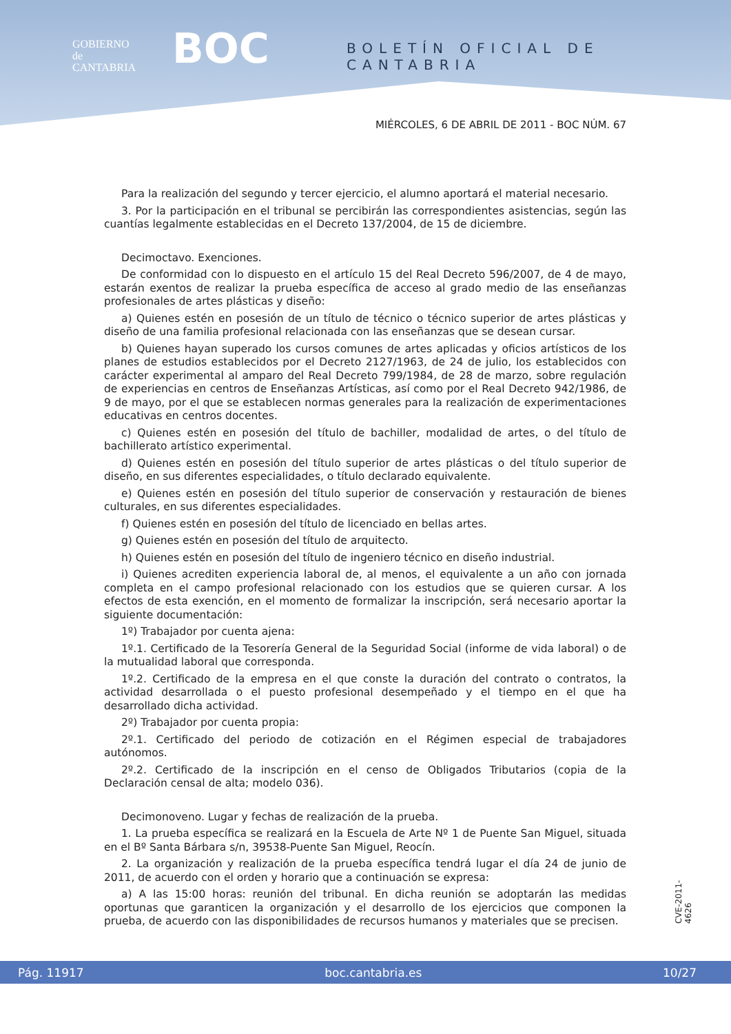GOBIERNO
de
CANTABRIA
BOC BOLETÍN OFICIAL DE CANTABRIA
MIÉRCOLES, 6 DE ABRIL DE 2011 - BOC NÚM. 67
Para la realización del segundo y tercer ejercicio, el alumno aportará el material necesario.
3. Por la participación en el tribunal se percibirán las correspondientes asistencias, según las cuantías legalmente establecidas en el Decreto 137/2004, de 15 de diciembre.
Decimoctavo. Exenciones.
De conformidad con lo dispuesto en el artículo 15 del Real Decreto 596/2007, de 4 de mayo, estarán exentos de realizar la prueba específica de acceso al grado medio de las enseñanzas profesionales de artes plásticas y diseño:
a) Quienes estén en posesión de un título de técnico o técnico superior de artes plásticas y diseño de una familia profesional relacionada con las enseñanzas que se desean cursar.
b) Quienes hayan superado los cursos comunes de artes aplicadas y oficios artísticos de los planes de estudios establecidos por el Decreto 2127/1963, de 24 de julio, los establecidos con carácter experimental al amparo del Real Decreto 799/1984, de 28 de marzo, sobre regulación de experiencias en centros de Enseñanzas Artísticas, así como por el Real Decreto 942/1986, de 9 de mayo, por el que se establecen normas generales para la realización de experimentaciones educativas en centros docentes.
c) Quienes estén en posesión del título de bachiller, modalidad de artes, o del título de bachillerato artístico experimental.
d) Quienes estén en posesión del título superior de artes plásticas o del título superior de diseño, en sus diferentes especialidades, o título declarado equivalente.
e) Quienes estén en posesión del título superior de conservación y restauración de bienes culturales, en sus diferentes especialidades.
f) Quienes estén en posesión del título de licenciado en bellas artes.
g) Quienes estén en posesión del título de arquitecto.
h) Quienes estén en posesión del título de ingeniero técnico en diseño industrial.
i) Quienes acrediten experiencia laboral de, al menos, el equivalente a un año con jornada completa en el campo profesional relacionado con los estudios que se quieren cursar. A los efectos de esta exención, en el momento de formalizar la inscripción, será necesario aportar la siguiente documentación:
1º) Trabajador por cuenta ajena:
1º.1. Certificado de la Tesorería General de la Seguridad Social (informe de vida laboral) o de la mutualidad laboral que corresponda.
1º.2. Certificado de la empresa en el que conste la duración del contrato o contratos, la actividad desarrollada o el puesto profesional desempeñado y el tiempo en el que ha desarrollado dicha actividad.
2º) Trabajador por cuenta propia:
2º.1. Certificado del periodo de cotización en el Régimen especial de trabajadores autónomos.
2º.2. Certificado de la inscripción en el censo de Obligados Tributarios (copia de la Declaración censal de alta; modelo 036).
Decimonoveno. Lugar y fechas de realización de la prueba.
1. La prueba específica se realizará en la Escuela de Arte Nº 1 de Puente San Miguel, situada en el Bº Santa Bárbara s/n, 39538-Puente San Miguel, Reocín.
2. La organización y realización de la prueba específica tendrá lugar el día 24 de junio de 2011, de acuerdo con el orden y horario que a continuación se expresa:
a) A las 15:00 horas: reunión del tribunal. En dicha reunión se adoptarán las medidas oportunas que garanticen la organización y el desarrollo de los ejercicios que componen la prueba, de acuerdo con las disponibilidades de recursos humanos y materiales que se precisen.
CVE-2011-4626
Pág. 11917 boc.cantabria.es 10/27